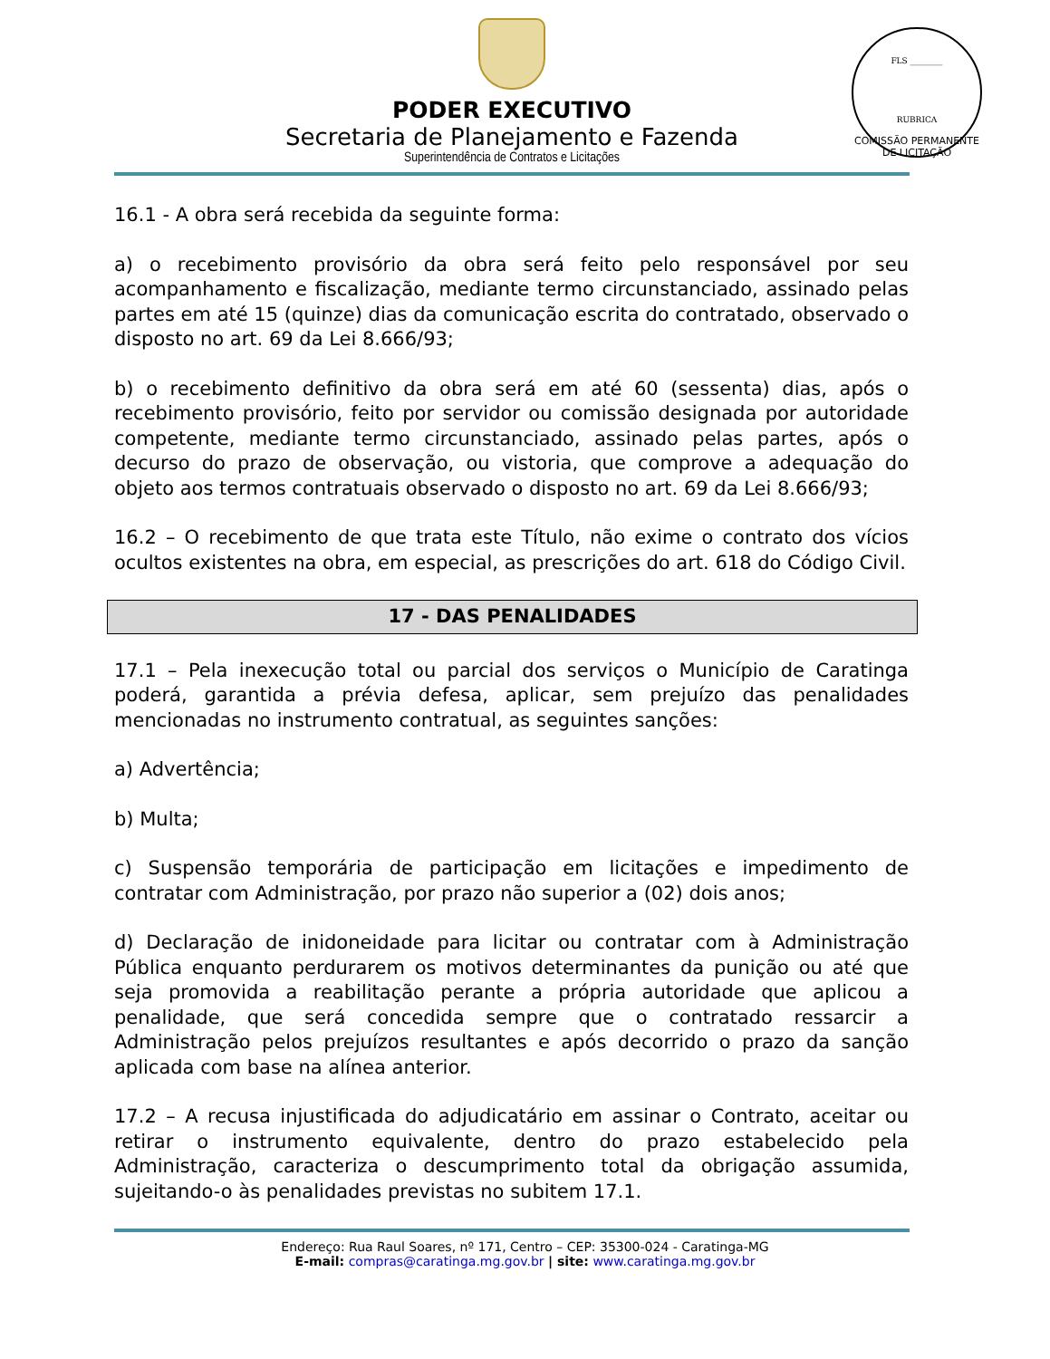FLS ________
RUBRICA
COMISSÃO PERMANENTE DE LICITAÇÃO
PODER EXECUTIVO
Secretaria de Planejamento e Fazenda
Superintendência de Contratos e Licitações
16.1 - A obra será recebida da seguinte forma:
a) o recebimento provisório da obra será feito pelo responsável por seu acompanhamento e fiscalização, mediante termo circunstanciado, assinado pelas partes em até 15 (quinze) dias da comunicação escrita do contratado, observado o disposto no art. 69 da Lei 8.666/93;
b) o recebimento definitivo da obra será em até 60 (sessenta) dias, após o recebimento provisório, feito por servidor ou comissão designada por autoridade competente, mediante termo circunstanciado, assinado pelas partes, após o decurso do prazo de observação, ou vistoria, que comprove a adequação do objeto aos termos contratuais observado o disposto no art. 69 da Lei 8.666/93;
16.2 – O recebimento de que trata este Título, não exime o contrato dos vícios ocultos existentes na obra, em especial, as prescrições do art. 618 do Código Civil.
17 - DAS PENALIDADES
17.1 – Pela inexecução total ou parcial dos serviços o Município de Caratinga poderá, garantida a prévia defesa, aplicar, sem prejuízo das penalidades mencionadas no instrumento contratual, as seguintes sanções:
a) Advertência;
b) Multa;
c) Suspensão temporária de participação em licitações e impedimento de contratar com Administração, por prazo não superior a (02) dois anos;
d) Declaração de inidoneidade para licitar ou contratar com à Administração Pública enquanto perdurarem os motivos determinantes da punição ou até que seja promovida a reabilitação perante a própria autoridade que aplicou a penalidade, que será concedida sempre que o contratado ressarcir a Administração pelos prejuízos resultantes e após decorrido o prazo da sanção aplicada com base na alínea anterior.
17.2 – A recusa injustificada do adjudicatário em assinar o Contrato, aceitar ou retirar o instrumento equivalente, dentro do prazo estabelecido pela Administração, caracteriza o descumprimento total da obrigação assumida, sujeitando-o às penalidades previstas no subitem 17.1.
Endereço: Rua Raul Soares, nº 171, Centro – CEP: 35300-024 - Caratinga-MG
E-mail: compras@caratinga.mg.gov.br | site: www.caratinga.mg.gov.br